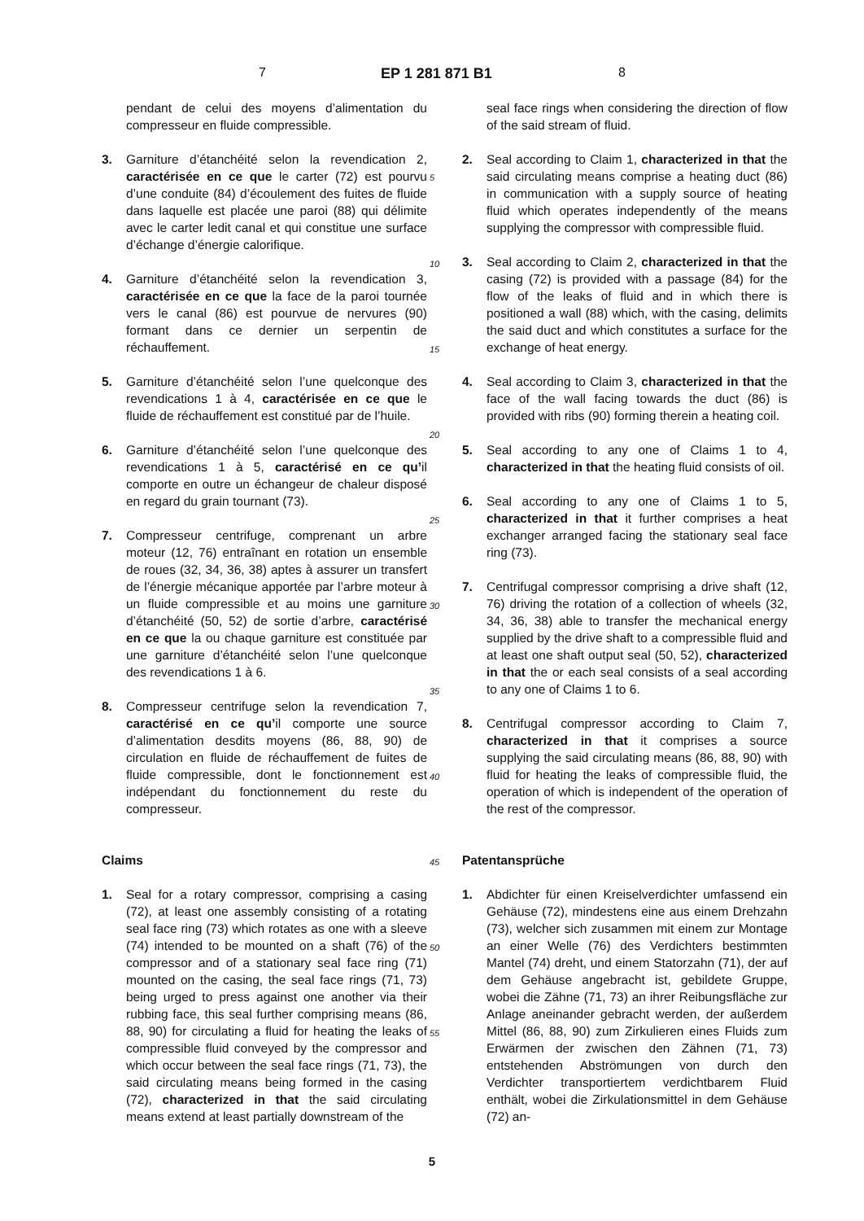7 EP 1 281 871 B1 8
pendant de celui des moyens d’alimentation du compresseur en fluide compressible.
3. Garniture d’étanchéité selon la revendication 2, caractérisée en ce que le carter (72) est pourvu d’une conduite (84) d’écoulement des fuites de fluide dans laquelle est placée une paroi (88) qui délimite avec le carter ledit canal et qui constitue une surface d’échange d’énergie calorifique.
4. Garniture d’étanchéité selon la revendication 3, caractérisée en ce que la face de la paroi tournée vers le canal (86) est pourvue de nervures (90) formant dans ce dernier un serpentin de réchauffement.
5. Garniture d’étanchéité selon l’une quelconque des revendications 1 à 4, caractérisée en ce que le fluide de réchauffement est constitué par de l’huile.
6. Garniture d’étanchéité selon l’une quelconque des revendications 1 à 5, caractérisé en ce qu’il comporte en outre un échangeur de chaleur disposé en regard du grain tournant (73).
7. Compresseur centrifuge, comprenant un arbre moteur (12, 76) entraînant en rotation un ensemble de roues (32, 34, 36, 38) aptes à assurer un transfert de l’énergie mécanique apportée par l’arbre moteur à un fluide compressible et au moins une garniture d’étanchéité (50, 52) de sortie d’arbre, caractérisé en ce que la ou chaque garniture est constituée par une garniture d’étanchéité selon l’une quelconque des revendications 1 à 6.
8. Compresseur centrifuge selon la revendication 7, caractérisé en ce qu’il comporte une source d’alimentation desdits moyens (86, 88, 90) de circulation en fluide de réchauffement de fuites de fluide compressible, dont le fonctionnement est indépendant du fonctionnement du reste du compresseur.
Claims
1. Seal for a rotary compressor, comprising a casing (72), at least one assembly consisting of a rotating seal face ring (73) which rotates as one with a sleeve (74) intended to be mounted on a shaft (76) of the compressor and of a stationary seal face ring (71) mounted on the casing, the seal face rings (71, 73) being urged to press against one another via their rubbing face, this seal further comprising means (86, 88, 90) for circulating a fluid for heating the leaks of compressible fluid conveyed by the compressor and which occur between the seal face rings (71, 73), the said circulating means being formed in the casing (72), characterized in that the said circulating means extend at least partially downstream of the
5
10
15
20
25
30
35
40
45
50
55
seal face rings when considering the direction of flow of the said stream of fluid.
2. Seal according to Claim 1, characterized in that the said circulating means comprise a heating duct (86) in communication with a supply source of heating fluid which operates independently of the means supplying the compressor with compressible fluid.
3. Seal according to Claim 2, characterized in that the casing (72) is provided with a passage (84) for the flow of the leaks of fluid and in which there is positioned a wall (88) which, with the casing, delimits the said duct and which constitutes a surface for the exchange of heat energy.
4. Seal according to Claim 3, characterized in that the face of the wall facing towards the duct (86) is provided with ribs (90) forming therein a heating coil.
5. Seal according to any one of Claims 1 to 4, characterized in that the heating fluid consists of oil.
6. Seal according to any one of Claims 1 to 5, characterized in that it further comprises a heat exchanger arranged facing the stationary seal face ring (73).
7. Centrifugal compressor comprising a drive shaft (12, 76) driving the rotation of a collection of wheels (32, 34, 36, 38) able to transfer the mechanical energy supplied by the drive shaft to a compressible fluid and at least one shaft output seal (50, 52), characterized in that the or each seal consists of a seal according to any one of Claims 1 to 6.
8. Centrifugal compressor according to Claim 7, characterized in that it comprises a source supplying the said circulating means (86, 88, 90) with fluid for heating the leaks of compressible fluid, the operation of which is independent of the operation of the rest of the compressor.
Patentansprüche
1. Abdichter für einen Kreiselverdichter umfassend ein Gehäuse (72), mindestens eine aus einem Drehzahn (73), welcher sich zusammen mit einem zur Montage an einer Welle (76) des Verdichters bestimmten Mantel (74) dreht, und einem Statorzahn (71), der auf dem Gehäuse angebracht ist, gebildete Gruppe, wobei die Zähne (71, 73) an ihrer Reibungsfläche zur Anlage aneinander gebracht werden, der außerdem Mittel (86, 88, 90) zum Zirkulieren eines Fluids zum Erwärmen der zwischen den Zähnen (71, 73) entstehenden Abströmungen von durch den Verdichter transportiertem verdichtbarem Fluid enthält, wobei die Zirkulationsmittel in dem Gehäuse (72) an-
5